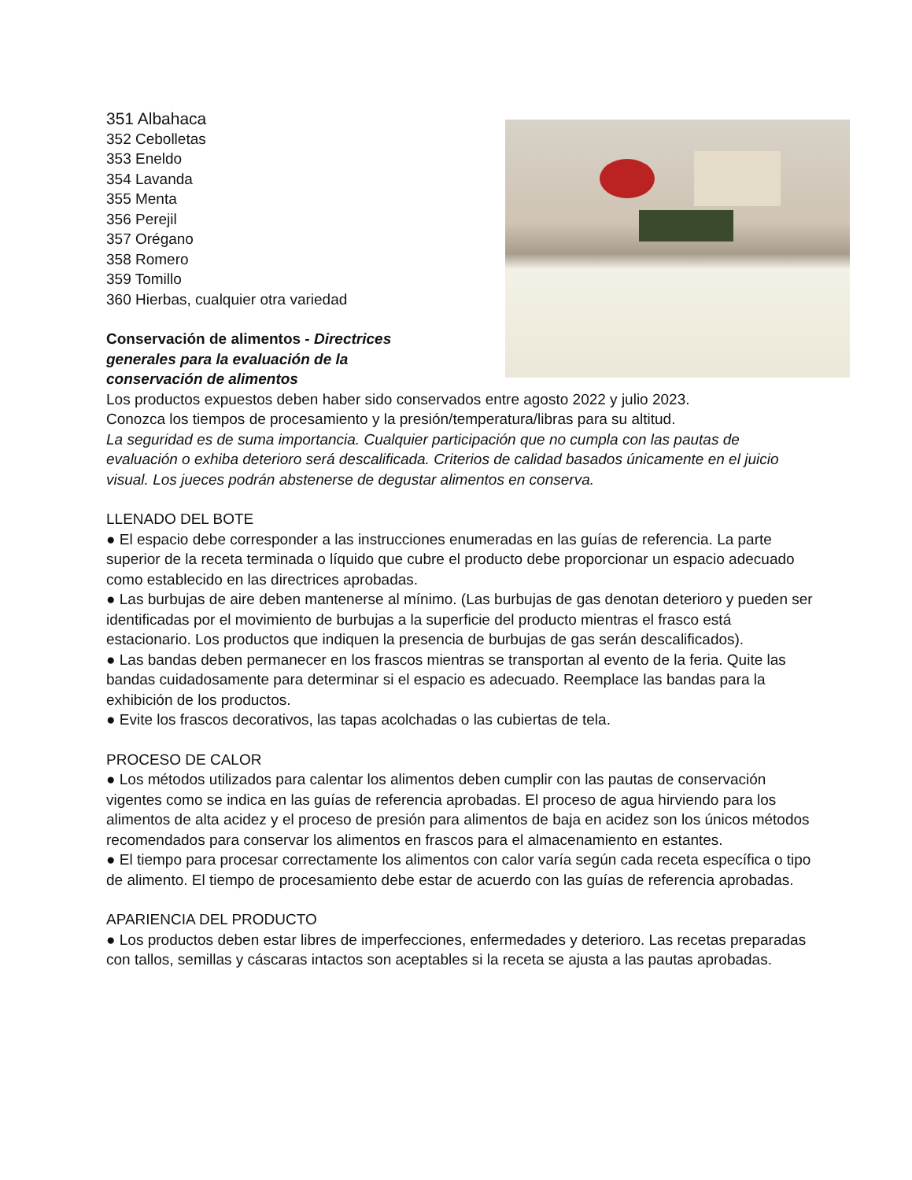351 Albahaca
352 Cebolletas
353 Eneldo
354 Lavanda
355 Menta
356 Perejil
357 Orégano
358 Romero
359 Tomillo
360 Hierbas, cualquier otra variedad
Conservación de alimentos - Directrices generales para la evaluación de la conservación de alimentos
Los productos expuestos deben haber sido conservados entre agosto 2022 y julio 2023.
Conozca los tiempos de procesamiento y la presión/temperatura/libras para su altitud.
La seguridad es de suma importancia. Cualquier participación que no cumpla con las pautas de evaluación o exhiba deterioro será descalificada. Criterios de calidad basados únicamente en el juicio visual. Los jueces podrán abstenerse de degustar alimentos en conserva.
LLENADO DEL BOTE
● El espacio debe corresponder a las instrucciones enumeradas en las guías de referencia. La parte superior de la receta terminada o líquido que cubre el producto debe proporcionar un espacio adecuado como establecido en las directrices aprobadas.
● Las burbujas de aire deben mantenerse al mínimo. (Las burbujas de gas denotan deterioro y pueden ser identificadas por el movimiento de burbujas a la superficie del producto mientras el frasco está estacionario. Los productos que indiquen la presencia de burbujas de gas serán descalificados).
● Las bandas deben permanecer en los frascos mientras se transportan al evento de la feria. Quite las bandas cuidadosamente para determinar si el espacio es adecuado. Reemplace las bandas para la exhibición de los productos.
● Evite los frascos decorativos, las tapas acolchadas o las cubiertas de tela.
PROCESO DE CALOR
● Los métodos utilizados para calentar los alimentos deben cumplir con las pautas de conservación vigentes como se indica en las guías de referencia aprobadas. El proceso de agua hirviendo para los alimentos de alta acidez y el proceso de presión para alimentos de baja en acidez son los únicos métodos recomendados para conservar los alimentos en frascos para el almacenamiento en estantes.
● El tiempo para procesar correctamente los alimentos con calor varía según cada receta específica o tipo de alimento. El tiempo de procesamiento debe estar de acuerdo con las guías de referencia aprobadas.
APARIENCIA DEL PRODUCTO
● Los productos deben estar libres de imperfecciones, enfermedades y deterioro. Las recetas preparadas con tallos, semillas y cáscaras intactos son aceptables si la receta se ajusta a las pautas aprobadas.